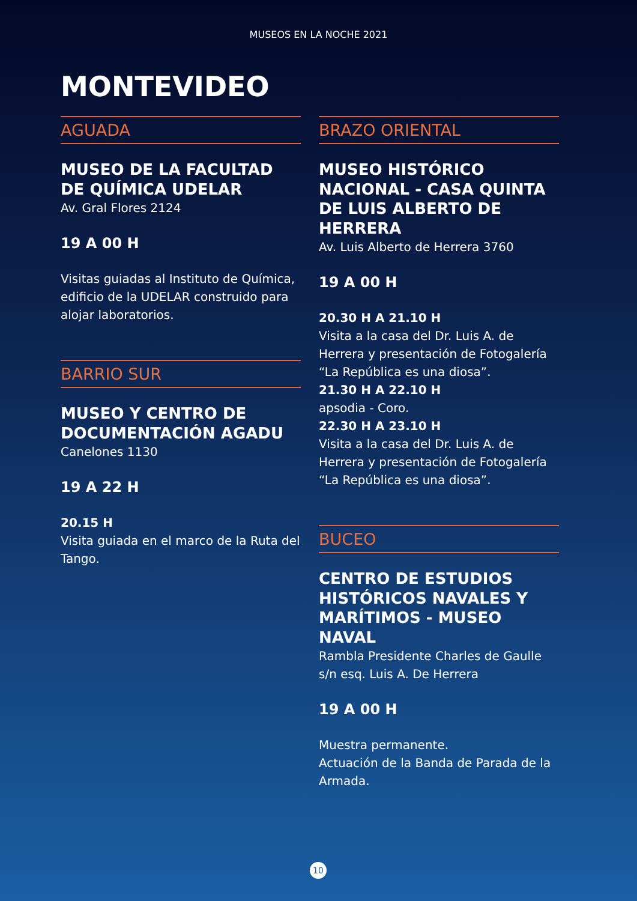MUSEOS EN LA NOCHE 2021
MONTEVIDEO
AGUADA
MUSEO DE LA FACULTAD DE QUÍMICA UDELAR
Av. Gral Flores 2124
19 A 00 H
Visitas guiadas al Instituto de Química, edificio de la UDELAR construido para alojar laboratorios.
BARRIO SUR
MUSEO Y CENTRO DE DOCUMENTACIÓN AGADU
Canelones 1130
19 A 22 H
20.15 H
Visita guiada en el marco de la Ruta del Tango.
BRAZO ORIENTAL
MUSEO HISTÓRICO NACIONAL - CASA QUINTA DE LUIS ALBERTO DE HERRERA
Av. Luis Alberto de Herrera 3760
19 A 00 H
20.30 H A 21.10 H
Visita a la casa del Dr. Luis A. de Herrera y presentación de Fotogalería “La República es una diosa”.
21.30 H A 22.10 H
apsodia - Coro.
22.30 H A 23.10 H
Visita a la casa del Dr. Luis A. de Herrera y presentación de Fotogalería “La República es una diosa”.
BUCEO
CENTRO DE ESTUDIOS HISTÓRICOS NAVALES Y MARÍTIMOS - MUSEO NAVAL
Rambla Presidente Charles de Gaulle s/n esq. Luis A. De Herrera
19 A 00 H
Muestra permanente.
Actuación de la Banda de Parada de la Armada.
10